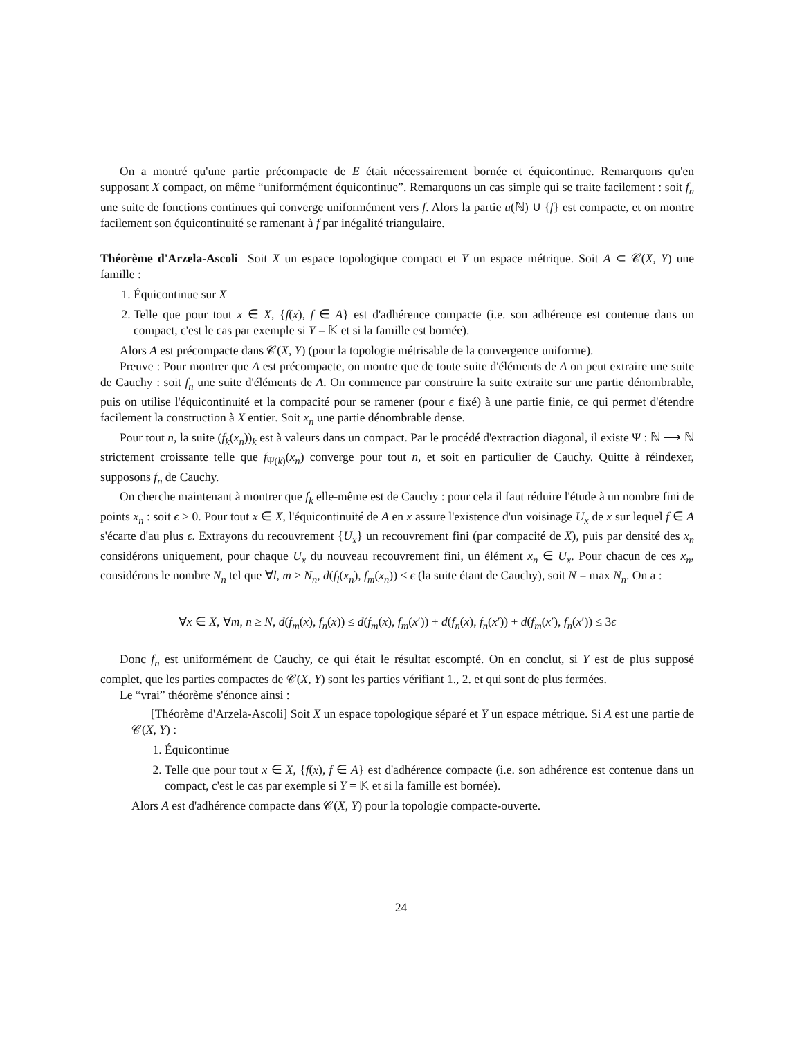On a montré qu'une partie précompacte de E était nécessairement bornée et équicontinue. Remarquons qu'en supposant X compact, on même “uniformément équicontinue”. Remarquons un cas simple qui se traite facilement : soit f<sub>n</sub> une suite de fonctions continues qui converge uniformément vers f. Alors la partie u(ℕ) ∪ {f} est compacte, et on montre facilement son équicontinuité se ramenant à f par inégalité triangulaire.
Théorème d'Arzela-Ascoli Soit X un espace topologique compact et Y un espace métrique. Soit A ⊂ 𝒞(X, Y) une famille :
1. Équicontinue sur X
2. Telle que pour tout x ∈ X, {f(x), f ∈ A} est d'adhérence compacte (i.e. son adhérence est contenue dans un compact, c'est le cas par exemple si Y = 𝕂 et si la famille est bornée).
Alors A est précompacte dans 𝒞(X, Y) (pour la topologie métrisable de la convergence uniforme).
Preuve : Pour montrer que A est précompacte, on montre que de toute suite d'éléments de A on peut extraire une suite de Cauchy : soit f<sub>n</sub> une suite d'éléments de A. On commence par construire la suite extraite sur une partie dénombrable, puis on utilise l'équicontinuité et la compacité pour se ramener (pour ϵ fixé) à une partie finie, ce qui permet d'étendre facilement la construction à X entier. Soit x<sub>n</sub> une partie dénombrable dense.
Pour tout n, la suite (f<sub>k</sub>(x<sub>n</sub>))<sub>k</sub> est à valeurs dans un compact. Par le procédé d'extraction diagonal, il existe Ψ : ℕ ⟶ ℕ strictement croissante telle que f<sub>Ψ(k)</sub>(x<sub>n</sub>) converge pour tout n, et soit en particulier de Cauchy. Quitte à réindexer, supposons f<sub>n</sub> de Cauchy.
On cherche maintenant à montrer que f<sub>k</sub> elle-même est de Cauchy : pour cela il faut réduire l'étude à un nombre fini de points x<sub>n</sub> : soit ϵ > 0. Pour tout x ∈ X, l'équicontinuité de A en x assure l'existence d'un voisinage U<sub>x</sub> de x sur lequel f ∈ A s'écarte d'au plus ϵ. Extrayons du recouvrement {U<sub>x</sub>} un recouvrement fini (par compacité de X), puis par densité des x<sub>n</sub> considérons uniquement, pour chaque U<sub>x</sub> du nouveau recouvrement fini, un élément x<sub>n</sub> ∈ U<sub>x</sub>. Pour chacun de ces x<sub>n</sub>, considérons le nombre N<sub>n</sub> tel que ∀l, m ≥ N<sub>n</sub>, d(f<sub>l</sub>(x<sub>n</sub>), f<sub>m</sub>(x<sub>n</sub>)) < ϵ (la suite étant de Cauchy), soit N = max N<sub>n</sub>. On a :
∀x ∈ X, ∀m, n ≥ N, d(f<sub>m</sub>(x), f<sub>n</sub>(x)) ≤ d(f<sub>m</sub>(x), f<sub>m</sub>(x′)) + d(f<sub>n</sub>(x), f<sub>n</sub>(x′)) + d(f<sub>m</sub>(x′), f<sub>n</sub>(x′)) ≤ 3ϵ
Donc f<sub>n</sub> est uniformément de Cauchy, ce qui était le résultat escompté. On en conclut, si Y est de plus supposé complet, que les parties compactes de 𝒞(X, Y) sont les parties vérifiant 1., 2. et qui sont de plus fermées.
Le “vrai” théorème s'énonce ainsi :
[Théorème d'Arzela-Ascoli] Soit X un espace topologique séparé et Y un espace métrique. Si A est une partie de 𝒞(X, Y) :
1. Équicontinue
2. Telle que pour tout x ∈ X, {f(x), f ∈ A} est d'adhérence compacte (i.e. son adhérence est contenue dans un compact, c'est le cas par exemple si Y = 𝕂 et si la famille est bornée).
Alors A est d'adhérence compacte dans 𝒞(X, Y) pour la topologie compacte-ouverte.
24